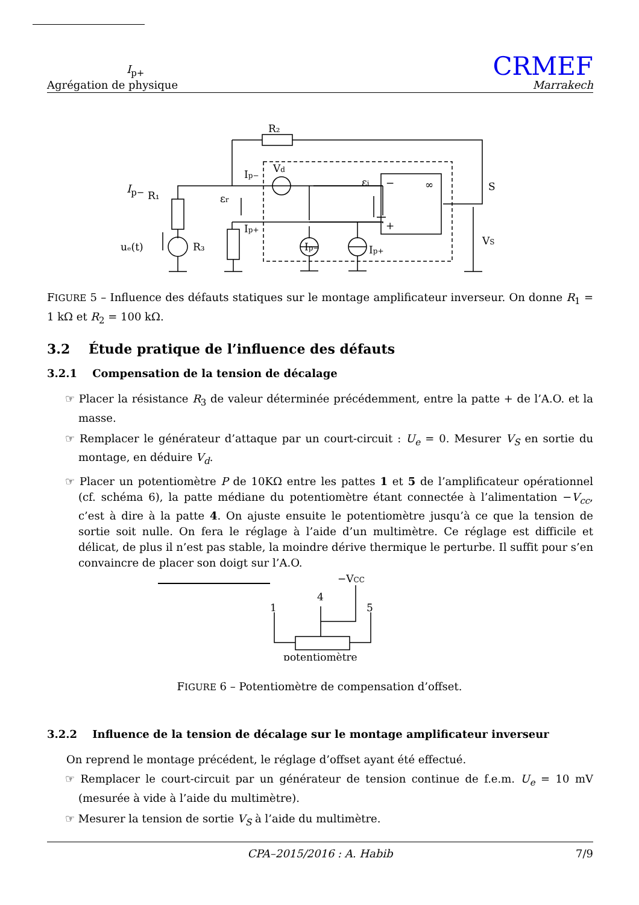I<sub>p+</sub>
Agrégation de physique
CRMEF
Marrakech
R₂
Vd
Ip−
εr
εi
Ip+
R₁
R₃
uₑ(t)
Ip−
Ip+
−
∞
+
S
VS
I<sub>p−</sub>
FIGURE 5 – Influence des défauts statiques sur le montage amplificateur inverseur. On donne R<sub>1</sub> = 1 kΩ et R<sub>2</sub> = 100 kΩ.
3.2 Étude pratique de l’influence des défauts
3.2.1 Compensation de la tension de décalage
☞ Placer la résistance R<sub>3</sub> de valeur déterminée précédemment, entre la patte + de l’A.O. et la masse.
☞ Remplacer le générateur d’attaque par un court-circuit : U<sub>e</sub> = 0. Mesurer V<sub>S</sub> en sortie du montage, en déduire V<sub>d</sub>.
☞ Placer un potentiomètre P de 10KΩ entre les pattes 1 et 5 de l’amplificateur opérationnel (cf. schéma 6), la patte médiane du potentiomètre étant connectée à l’alimentation −V<sub>cc</sub>, c’est à dire à la patte 4. On ajuste ensuite le potentiomètre jusqu’à ce que la tension de sortie soit nulle. On fera le réglage à l’aide d’un multimètre. Ce réglage est difficile et délicat, de plus il n’est pas stable, la moindre dérive thermique le perturbe. Il suffit pour s’en convaincre de placer son doigt sur l’A.O.
−VCC
4
1
5
potentiomètre
FIGURE 6 – Potentiomètre de compensation d’offset.
3.2.2 Influence de la tension de décalage sur le montage amplificateur inverseur
On reprend le montage précédent, le réglage d’offset ayant été effectué.
☞ Remplacer le court-circuit par un générateur de tension continue de f.e.m. U<sub>e</sub> = 10 mV (mesurée à vide à l’aide du multimètre).
☞ Mesurer la tension de sortie V<sub>S</sub> à l’aide du multimètre.
CPA–2015/2016 : A. Habib 7/9